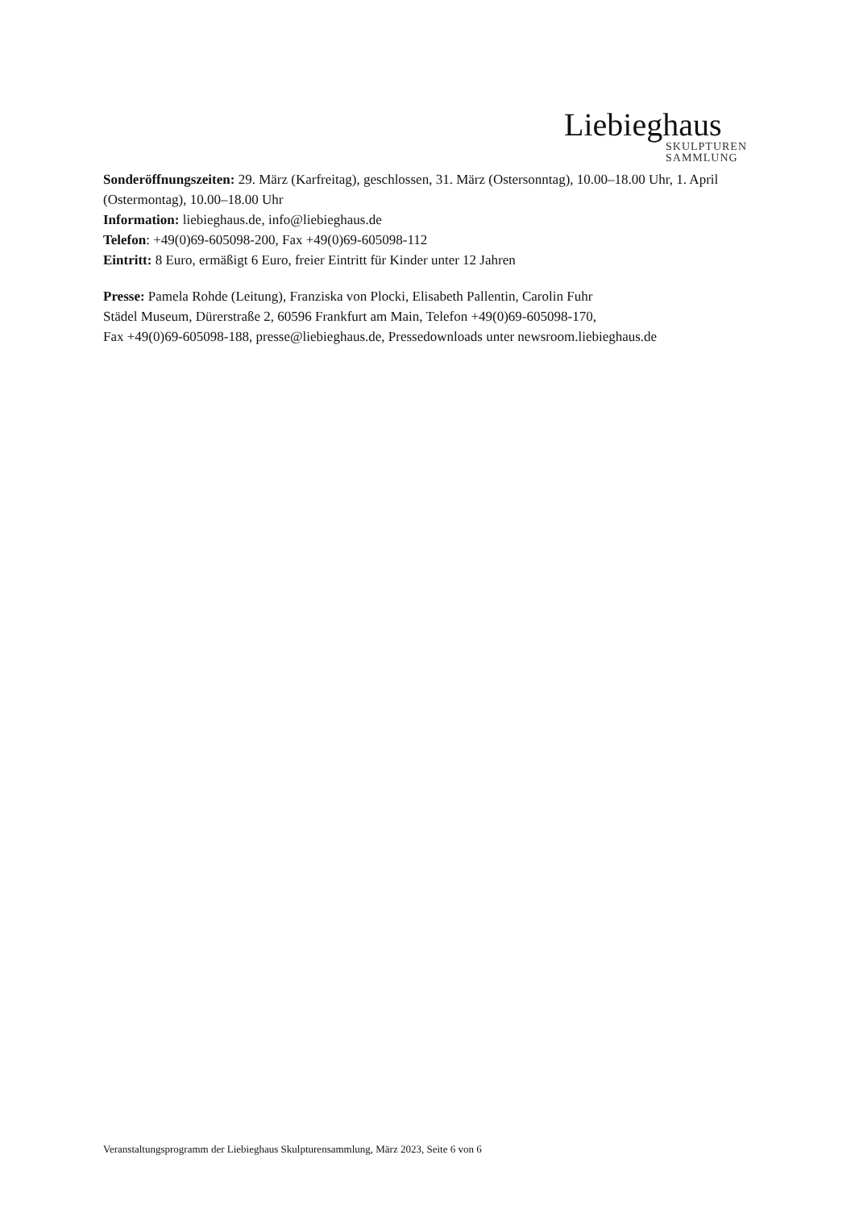Liebieghaus
SKULPTUREN
SAMMLUNG
Sonderöffnungszeiten: 29. März (Karfreitag), geschlossen, 31. März (Ostersonntag), 10.00–18.00 Uhr, 1. April (Ostermontag), 10.00–18.00 Uhr
Information: liebieghaus.de, info@liebieghaus.de
Telefon: +49(0)69-605098-200, Fax +49(0)69-605098-112
Eintritt: 8 Euro, ermäßigt 6 Euro, freier Eintritt für Kinder unter 12 Jahren
Presse: Pamela Rohde (Leitung), Franziska von Plocki, Elisabeth Pallentin, Carolin Fuhr
Städel Museum, Dürerstraße 2, 60596 Frankfurt am Main, Telefon +49(0)69-605098-170,
Fax +49(0)69-605098-188, presse@liebieghaus.de, Pressedownloads unter newsroom.liebieghaus.de
Veranstaltungsprogramm der Liebieghaus Skulpturensammlung, März 2023, Seite 6 von 6